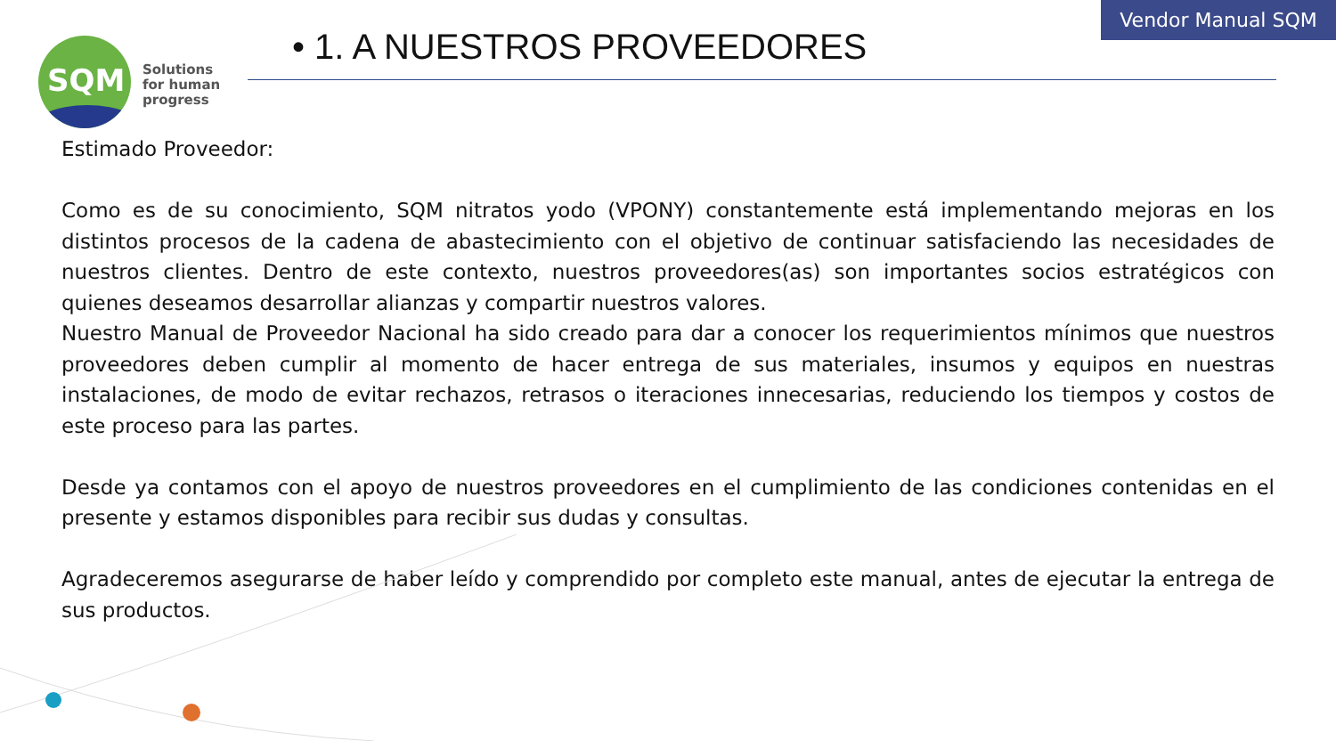Vendor Manual SQM
SQM
Solutions
for human
progress
• 1. A NUESTROS PROVEEDORES
Estimado Proveedor:
Como es de su conocimiento, SQM nitratos yodo (VPONY) constantemente está implementando mejoras en los distintos procesos de la cadena de abastecimiento con el objetivo de continuar satisfaciendo las necesidades de nuestros clientes. Dentro de este contexto, nuestros proveedores(as) son importantes socios estratégicos con quienes deseamos desarrollar alianzas y compartir nuestros valores.
Nuestro Manual de Proveedor Nacional ha sido creado para dar a conocer los requerimientos mínimos que nuestros proveedores deben cumplir al momento de hacer entrega de sus materiales, insumos y equipos en nuestras instalaciones, de modo de evitar rechazos, retrasos o iteraciones innecesarias, reduciendo los tiempos y costos de este proceso para las partes.
Desde ya contamos con el apoyo de nuestros proveedores en el cumplimiento de las condiciones contenidas en el presente y estamos disponibles para recibir sus dudas y consultas.
Agradeceremos asegurarse de haber leído y comprendido por completo este manual, antes de ejecutar la entrega de sus productos.